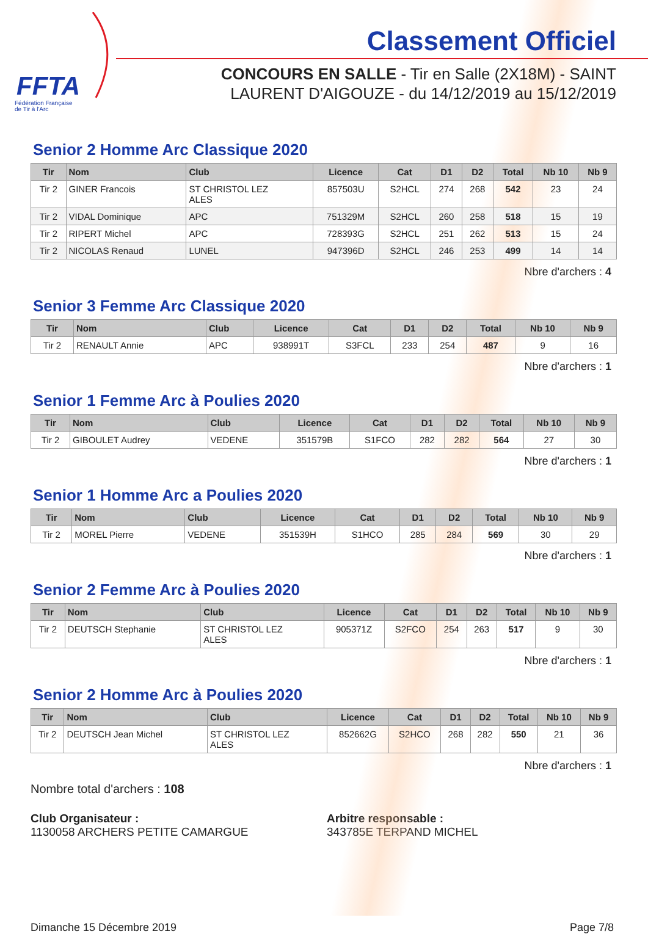FFTA
Fédération Française
de Tir à l'Arc
Classement Officiel
CONCOURS EN SALLE - Tir en Salle (2X18M) - SAINT
LAURENT D'AIGOUZE - du 14/12/2019 au 15/12/2019
Senior 2 Homme Arc Classique 2020
| Tir | Nom | Club | Licence | Cat | D1 | D2 | Total | Nb 10 | Nb 9 |
| --- | --- | --- | --- | --- | --- | --- | --- | --- | --- |
| Tir 2 | GINER Francois | ST CHRISTOL LEZ ALES | 857503U | S2HCL | 274 | 268 | 542 | 23 | 24 |
| Tir 2 | VIDAL Dominique | APC | 751329M | S2HCL | 260 | 258 | 518 | 15 | 19 |
| Tir 2 | RIPERT Michel | APC | 728393G | S2HCL | 251 | 262 | 513 | 15 | 24 |
| Tir 2 | NICOLAS Renaud | LUNEL | 947396D | S2HCL | 246 | 253 | 499 | 14 | 14 |
Nbre d'archers : 4
Senior 3 Femme Arc Classique 2020
| Tir | Nom | Club | Licence | Cat | D1 | D2 | Total | Nb 10 | Nb 9 |
| --- | --- | --- | --- | --- | --- | --- | --- | --- | --- |
| Tir 2 | RENAULT Annie | APC | 938991T | S3FCL | 233 | 254 | 487 | 9 | 16 |
Nbre d'archers : 1
Senior 1 Femme Arc à Poulies 2020
| Tir | Nom | Club | Licence | Cat | D1 | D2 | Total | Nb 10 | Nb 9 |
| --- | --- | --- | --- | --- | --- | --- | --- | --- | --- |
| Tir 2 | GIBOULET Audrey | VEDENE | 351579B | S1FCO | 282 | 282 | 564 | 27 | 30 |
Nbre d'archers : 1
Senior 1 Homme Arc a Poulies 2020
| Tir | Nom | Club | Licence | Cat | D1 | D2 | Total | Nb 10 | Nb 9 |
| --- | --- | --- | --- | --- | --- | --- | --- | --- | --- |
| Tir 2 | MOREL Pierre | VEDENE | 351539H | S1HCO | 285 | 284 | 569 | 30 | 29 |
Nbre d'archers : 1
Senior 2 Femme Arc à Poulies 2020
| Tir | Nom | Club | Licence | Cat | D1 | D2 | Total | Nb 10 | Nb 9 |
| --- | --- | --- | --- | --- | --- | --- | --- | --- | --- |
| Tir 2 | DEUTSCH Stephanie | ST CHRISTOL LEZ ALES | 905371Z | S2FCO | 254 | 263 | 517 | 9 | 30 |
Nbre d'archers : 1
Senior 2 Homme Arc à Poulies 2020
| Tir | Nom | Club | Licence | Cat | D1 | D2 | Total | Nb 10 | Nb 9 |
| --- | --- | --- | --- | --- | --- | --- | --- | --- | --- |
| Tir 2 | DEUTSCH Jean Michel | ST CHRISTOL LEZ ALES | 852662G | S2HCO | 268 | 282 | 550 | 21 | 36 |
Nbre d'archers : 1
Nombre total d'archers : 108
Club Organisateur :
1130058 ARCHERS PETITE CAMARGUE
Arbitre responsable :
343785E TERPAND MICHEL
Dimanche 15 Décembre 2019 Page 7/8